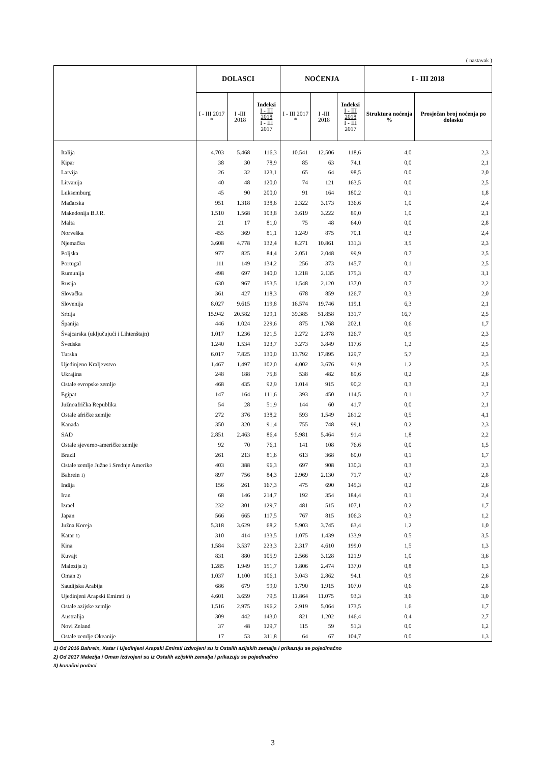( nastavak )
| | DOLASCI | | | NOĆENJA | | | I - III 2018 | |
| --- | --- | --- | --- | --- | --- | --- | --- | --- |
| | I - III 2017 * | I -III 2018 | Indeksi I - III 2018 I - III 2017 | I - III 2017 * | I -III 2018 | Indeksi I - III 2018 I - III 2017 | Struktura noćenja % | Prosječan broj noćenja po dolasku |
| Italija | 4.703 | 5.468 | 116,3 | 10.541 | 12.506 | 118,6 | 4,0 | 2,3 |
| Kipar | 38 | 30 | 78,9 | 85 | 63 | 74,1 | 0,0 | 2,1 |
| Latvija | 26 | 32 | 123,1 | 65 | 64 | 98,5 | 0,0 | 2,0 |
| Litvanija | 40 | 48 | 120,0 | 74 | 121 | 163,5 | 0,0 | 2,5 |
| Luksemburg | 45 | 90 | 200,0 | 91 | 164 | 180,2 | 0,1 | 1,8 |
| Mađarska | 951 | 1.318 | 138,6 | 2.322 | 3.173 | 136,6 | 1,0 | 2,4 |
| Makedonija B.J.R. | 1.510 | 1.568 | 103,8 | 3.619 | 3.222 | 89,0 | 1,0 | 2,1 |
| Malta | 21 | 17 | 81,0 | 75 | 48 | 64,0 | 0,0 | 2,8 |
| Norveška | 455 | 369 | 81,1 | 1.249 | 875 | 70,1 | 0,3 | 2,4 |
| Njemačka | 3.608 | 4.778 | 132,4 | 8.271 | 10.861 | 131,3 | 3,5 | 2,3 |
| Poljska | 977 | 825 | 84,4 | 2.051 | 2.048 | 99,9 | 0,7 | 2,5 |
| Portugal | 111 | 149 | 134,2 | 256 | 373 | 145,7 | 0,1 | 2,5 |
| Rumunija | 498 | 697 | 140,0 | 1.218 | 2.135 | 175,3 | 0,7 | 3,1 |
| Rusija | 630 | 967 | 153,5 | 1.548 | 2.120 | 137,0 | 0,7 | 2,2 |
| Slovačka | 361 | 427 | 118,3 | 678 | 859 | 126,7 | 0,3 | 2,0 |
| Slovenija | 8.027 | 9.615 | 119,8 | 16.574 | 19.746 | 119,1 | 6,3 | 2,1 |
| Srbija | 15.942 | 20.582 | 129,1 | 39.385 | 51.858 | 131,7 | 16,7 | 2,5 |
| Španija | 446 | 1.024 | 229,6 | 875 | 1.768 | 202,1 | 0,6 | 1,7 |
| Švajcarska (uključujući i Lihtenštajn) | 1.017 | 1.236 | 121,5 | 2.272 | 2.878 | 126,7 | 0,9 | 2,3 |
| Švedska | 1.240 | 1.534 | 123,7 | 3.273 | 3.849 | 117,6 | 1,2 | 2,5 |
| Turska | 6.017 | 7.825 | 130,0 | 13.792 | 17.895 | 129,7 | 5,7 | 2,3 |
| Ujedinjeno Kraljevstvo | 1.467 | 1.497 | 102,0 | 4.002 | 3.676 | 91,9 | 1,2 | 2,5 |
| Ukrajina | 248 | 188 | 75,8 | 538 | 482 | 89,6 | 0,2 | 2,6 |
| Ostale evropske zemlje | 468 | 435 | 92,9 | 1.014 | 915 | 90,2 | 0,3 | 2,1 |
| Egipat | 147 | 164 | 111,6 | 393 | 450 | 114,5 | 0,1 | 2,7 |
| Južnoafrička Republika | 54 | 28 | 51,9 | 144 | 60 | 41,7 | 0,0 | 2,1 |
| Ostale afričke zemlje | 272 | 376 | 138,2 | 593 | 1.549 | 261,2 | 0,5 | 4,1 |
| Kanada | 350 | 320 | 91,4 | 755 | 748 | 99,1 | 0,2 | 2,3 |
| SAD | 2.851 | 2.463 | 86,4 | 5.981 | 5.464 | 91,4 | 1,8 | 2,2 |
| Ostale sjeverno-američke zemlje | 92 | 70 | 76,1 | 141 | 108 | 76,6 | 0,0 | 1,5 |
| Brazil | 261 | 213 | 81,6 | 613 | 368 | 60,0 | 0,1 | 1,7 |
| Ostale zemlje Južne i Srednje Amerike | 403 | 388 | 96,3 | 697 | 908 | 130,3 | 0,3 | 2,3 |
| Bahrein 1) | 897 | 756 | 84,3 | 2.969 | 2.130 | 71,7 | 0,7 | 2,8 |
| Indija | 156 | 261 | 167,3 | 475 | 690 | 145,3 | 0,2 | 2,6 |
| Iran | 68 | 146 | 214,7 | 192 | 354 | 184,4 | 0,1 | 2,4 |
| Izrael | 232 | 301 | 129,7 | 481 | 515 | 107,1 | 0,2 | 1,7 |
| Japan | 566 | 665 | 117,5 | 767 | 815 | 106,3 | 0,3 | 1,2 |
| Južna Koreja | 5.318 | 3.629 | 68,2 | 5.903 | 3.745 | 63,4 | 1,2 | 1,0 |
| Katar 1) | 310 | 414 | 133,5 | 1.075 | 1.439 | 133,9 | 0,5 | 3,5 |
| Kina | 1.584 | 3.537 | 223,3 | 2.317 | 4.610 | 199,0 | 1,5 | 1,3 |
| Kuvajt | 831 | 880 | 105,9 | 2.566 | 3.128 | 121,9 | 1,0 | 3,6 |
| Malezija 2) | 1.285 | 1.949 | 151,7 | 1.806 | 2.474 | 137,0 | 0,8 | 1,3 |
| Oman 2) | 1.037 | 1.100 | 106,1 | 3.043 | 2.862 | 94,1 | 0,9 | 2,6 |
| Saudijska Arabija | 686 | 679 | 99,0 | 1.790 | 1.915 | 107,0 | 0,6 | 2,8 |
| Ujedinjeni Arapski Emirati 1) | 4.601 | 3.659 | 79,5 | 11.864 | 11.075 | 93,3 | 3,6 | 3,0 |
| Ostale azijske zemlje | 1.516 | 2.975 | 196,2 | 2.919 | 5.064 | 173,5 | 1,6 | 1,7 |
| Australija | 309 | 442 | 143,0 | 821 | 1.202 | 146,4 | 0,4 | 2,7 |
| Novi Zeland | 37 | 48 | 129,7 | 115 | 59 | 51,3 | 0,0 | 1,2 |
| Ostale zemlje Okeanije | 17 | 53 | 311,8 | 64 | 67 | 104,7 | 0,0 | 1,3 |
1) Od 2016 Bahrein, Katar i Ujedinjeni Arapski Emirati izdvojeni su iz Ostalih azijskih zemalja i prikazuju se pojedinačno
2) Od 2017 Malezija i Oman izdvojeni su iz Ostalih azijskih zemalja i prikazuju se pojedinačno
3) konačni podaci
3